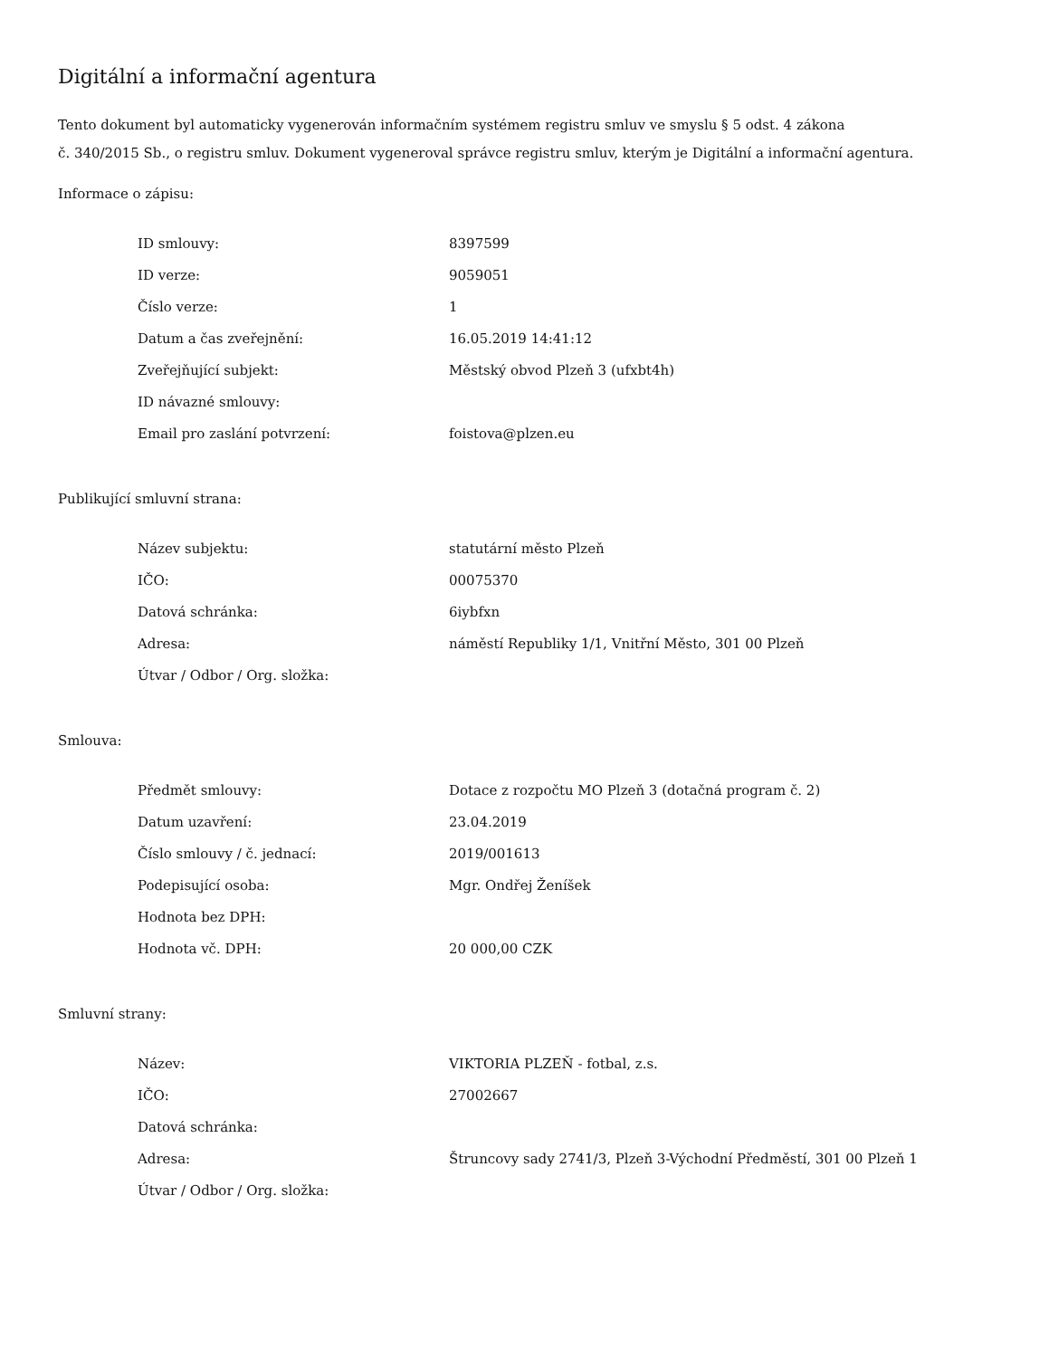Digitální a informační agentura
Tento dokument byl automaticky vygenerován informačním systémem registru smluv ve smyslu § 5 odst. 4 zákona
č. 340/2015 Sb., o registru smluv. Dokument vygeneroval správce registru smluv, kterým je Digitální a informační agentura.
Informace o zápisu:
| ID smlouvy: | 8397599 |
| ID verze: | 9059051 |
| Číslo verze: | 1 |
| Datum a čas zveřejnění: | 16.05.2019 14:41:12 |
| Zveřejňující subjekt: | Městský obvod Plzeň 3 (ufxbt4h) |
| ID návazné smlouvy: | |
| Email pro zaslání potvrzení: | foistova@plzen.eu |
Publikující smluvní strana:
| Název subjektu: | statutární město Plzeň |
| IČO: | 00075370 |
| Datová schránka: | 6iybfxn |
| Adresa: | náměstí Republiky 1/1, Vnitřní Město, 301 00 Plzeň |
| Útvar / Odbor / Org. složka: | |
Smlouva:
| Předmět smlouvy: | Dotace z rozpočtu MO Plzeň 3 (dotačná program č. 2) |
| Datum uzavření: | 23.04.2019 |
| Číslo smlouvy / č. jednací: | 2019/001613 |
| Podepisující osoba: | Mgr. Ondřej Ženíšek |
| Hodnota bez DPH: | |
| Hodnota vč. DPH: | 20 000,00 CZK |
Smluvní strany:
| Název: | VIKTORIA PLZEŇ - fotbal, z.s. |
| IČO: | 27002667 |
| Datová schránka: | |
| Adresa: | Štruncovy sady 2741/3, Plzeň 3-Východní Předměstí, 301 00 Plzeň 1 |
| Útvar / Odbor / Org. složka: | |